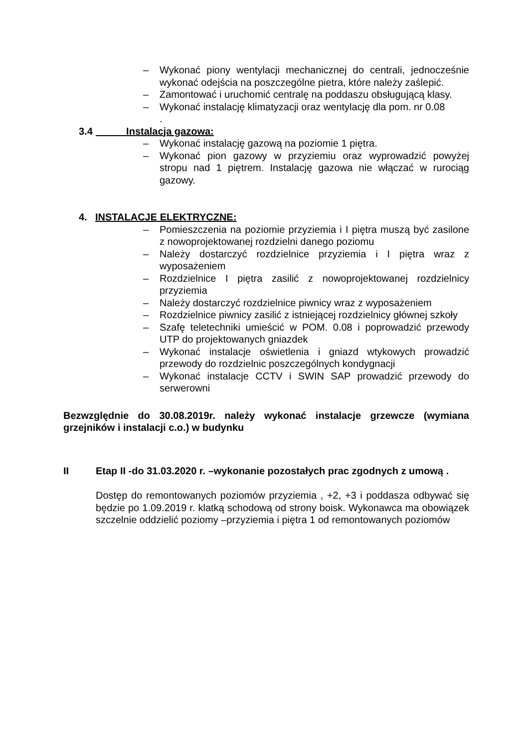– Wykonać piony wentylacji mechanicznej do centrali, jednocześnie wykonać odejścia na poszczególne pietra, które należy zaślepić.
– Zamontować i uruchomić centralę na poddaszu obsługującą klasy.
– Wykonać instalację klimatyzacji oraz wentylację dla pom. nr 0.08
.
3.4 Instalacja gazowa:
– Wykonać instalację gazową na poziomie 1 piętra.
– Wykonać pion gazowy w przyziemiu oraz wyprowadzić powyżej stropu nad 1 piętrem. Instalację gazowa nie włączać w rurociąg gazowy.
4. INSTALACJE ELEKTRYCZNE:
– Pomieszczenia na poziomie przyziemia i I piętra muszą być zasilone z nowoprojektowanej rozdzielni danego poziomu
– Należy dostarczyć rozdzielnice przyziemia i I piętra wraz z wyposażeniem
– Rozdzielnice I piętra zasilić z nowoprojektowanej rozdzielnicy przyziemia
– Należy dostarczyć rozdzielnice piwnicy wraz z wyposażeniem
– Rozdzielnice piwnicy zasilić z istniejącej rozdzielnicy głównej szkoły
– Szafę teletechniki umieścić w POM. 0.08 i poprowadzić przewody UTP do projektowanych gniazdek
– Wykonać instalacje oświetlenia i gniazd wtykowych prowadzić przewody do rozdzielnic poszczególnych kondygnacji
– Wykonać instalacje CCTV i SWIN SAP prowadzić przewody do serwerowni
Bezwzględnie do 30.08.2019r. należy wykonać instalacje grzewcze (wymiana grzejników i instalacji c.o.) w budynku
II Etap II -do 31.03.2020 r. –wykonanie pozostałych prac zgodnych z umową .
Dostęp do remontowanych poziomów przyziemia , +2, +3 i poddasza odbywać się będzie po 1.09.2019 r. klatką schodową od strony boisk. Wykonawca ma obowiązek szczelnie oddzielić poziomy –przyziemia i piętra 1 od remontowanych poziomów